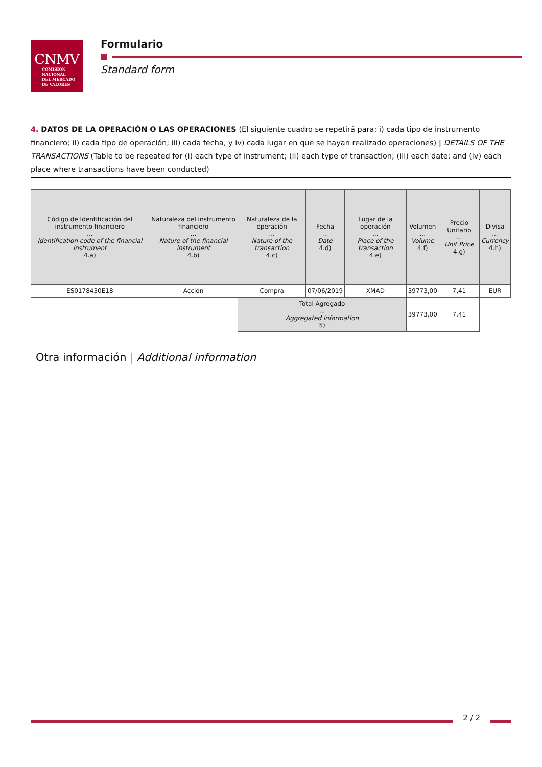CNMV
COMISIÓN
NACIONAL
DEL MERCADO
DE VALORES
Formulario
Standard form
4. DATOS DE LA OPERACIÓN O LAS OPERACIONES (El siguiente cuadro se repetirá para: i) cada tipo de instrumento financiero; ii) cada tipo de operación; iii) cada fecha, y iv) cada lugar en que se hayan realizado operaciones) | DETAILS OF THE TRANSACTIONS (Table to be repeated for (i) each type of instrument; (ii) each type of transaction; (iii) each date; and (iv) each place where transactions have been conducted)
| Código de Identificación del instrumento financiero ... Identification code of the financial instrument 4.a) | Naturaleza del instrumento financiero ... Nature of the financial instrument 4.b) | Naturaleza de la operación ... Nature of the transaction 4.c) | Fecha ... Date 4.d) | Lugar de la operación ... Place of the transaction 4.e) | Volumen ... Volume 4.f) | Precio Unitario ... Unit Price 4.g) | Divisa ... Currency 4.h) |
| --- | --- | --- | --- | --- | --- | --- | --- |
| ES0178430E18 | Acción | Compra | 07/06/2019 | XMAD | 39773,00 | 7,41 | EUR |
| | | Total Agregado ... Aggregated information 5) | | | 39773,00 | 7,41 | |
Otra información | Additional information
2 / 2